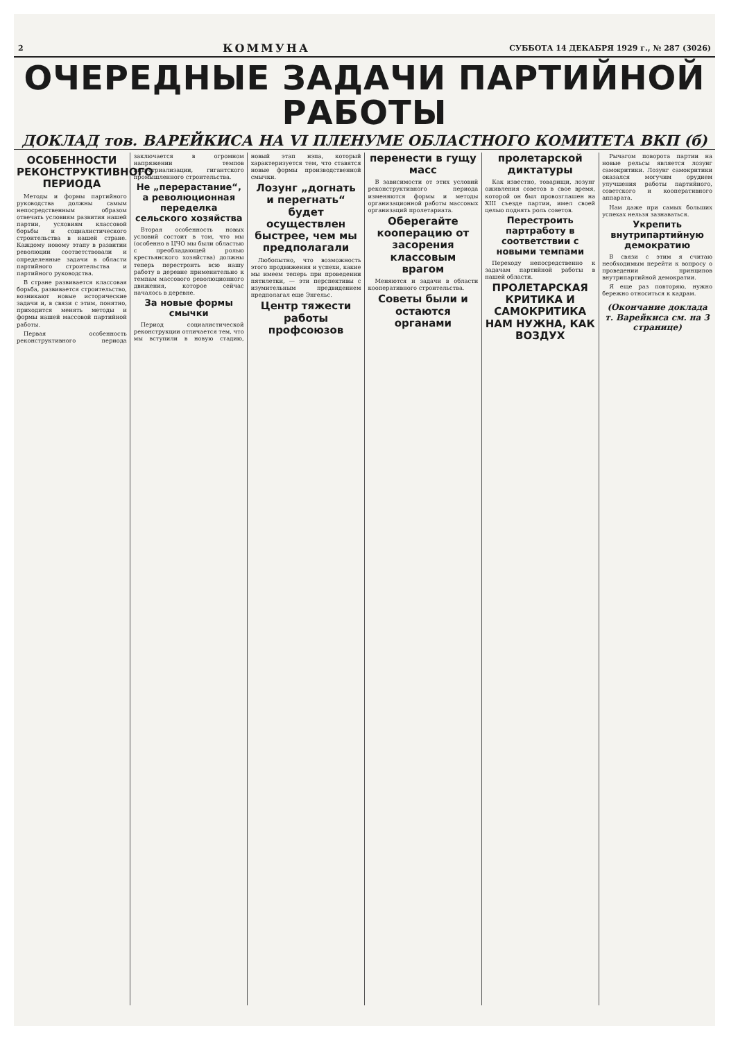2 КОММУНА СУББОТА 14 ДЕКАБРЯ 1929 г., № 287 (3026)
ОЧЕРЕДНЫЕ ЗАДАЧИ ПАРТИЙНОЙ РАБОТЫ
ДОКЛАД тов. ВАРЕЙКИСА НА VI ПЛЕНУМЕ ОБЛАСТНОГО КОМИТЕТА ВКП (б)
ОСОБЕННОСТИ РЕКОНСТРУКТИВНОГО ПЕРИОДА
Методы и формы партийного руководства должны самым непосредственным образом отвечать условиям развития нашей партии, условиям классовой борьбы и социалистического строительства в нашей стране. Каждому новому этапу в развитии революции соответствовали и определенные задачи в области партийного строительства и партийного руководства.
В стране развивается классовая борьба, развивается строительство, возникают новые исторические задачи и, в связи с этим, понятно, приходится менять методы и формы нашей массовой партийной работы.
Первая особенность реконструктивного периода заключается в огромном напряжении темпов индустриализации, гигантского промышленного строительства.
Не „перерастание“, а революционная переделка сельского хозяйства
Вторая особенность новых условий состоит в том, что мы (особенно в ЦЧО мы были областью с преобладающей ролью крестьянского хозяйства) должны теперь перестроить всю нашу работу в деревне применительно к темпам массового революционного движения, которое сейчас началось в деревне.
За новые формы смычки
Период социалистической реконструкции отличается тем, что мы вступили в новую стадию, новый этап нэпа, который характеризуется тем, что ставятся новые формы производственной смычки.
Лозунг „догнать и перегнать“ будет осуществлен быстрее, чем мы предполагали
Любопытно, что возможность этого продвижения и успехи, какие мы имеем теперь при проведении пятилетки, — эти перспективы с изумительным предвидением предполагал еще Энгельс.
Центр тяжести работы профсоюзов перенести в гущу масс
В зависимости от этих условий реконструктивного периода изменяются формы и методы организационной работы массовых организаций пролетариата.
Оберегайте кооперацию от засорения классовым врагом
Меняются и задачи в области кооперативного строительства.
Советы были и остаются органами пролетарской диктатуры
Как известно, товарищи, лозунг оживления советов в свое время, которой он был провозглашен на XIII съезде партии, имел своей целью поднять роль советов.
Перестроить партработу в соответствии с новыми темпами
Переходу непосредственно к задачам партийной работы в нашей области.
ПРОЛЕТАРСКАЯ КРИТИКА И САМОКРИТИКА НАМ НУЖНА, КАК ВОЗДУХ
Рычагом поворота партии на новые рельсы является лозунг самокритики. Лозунг самокритики оказался могучим орудием улучшения работы партийного, советского и кооперативного аппарата.
Нам даже при самых больших успехах нельзя зазнаваться.
Укрепить внутрипартийную демократию
В связи с этим я считаю необходимым перейти к вопросу о проведении принципов внутрипартийной демократии.
Я еще раз повторяю, нужно бережно относиться к кадрам.
(Окончание доклада т. Варейкиса см. на 3 странице)